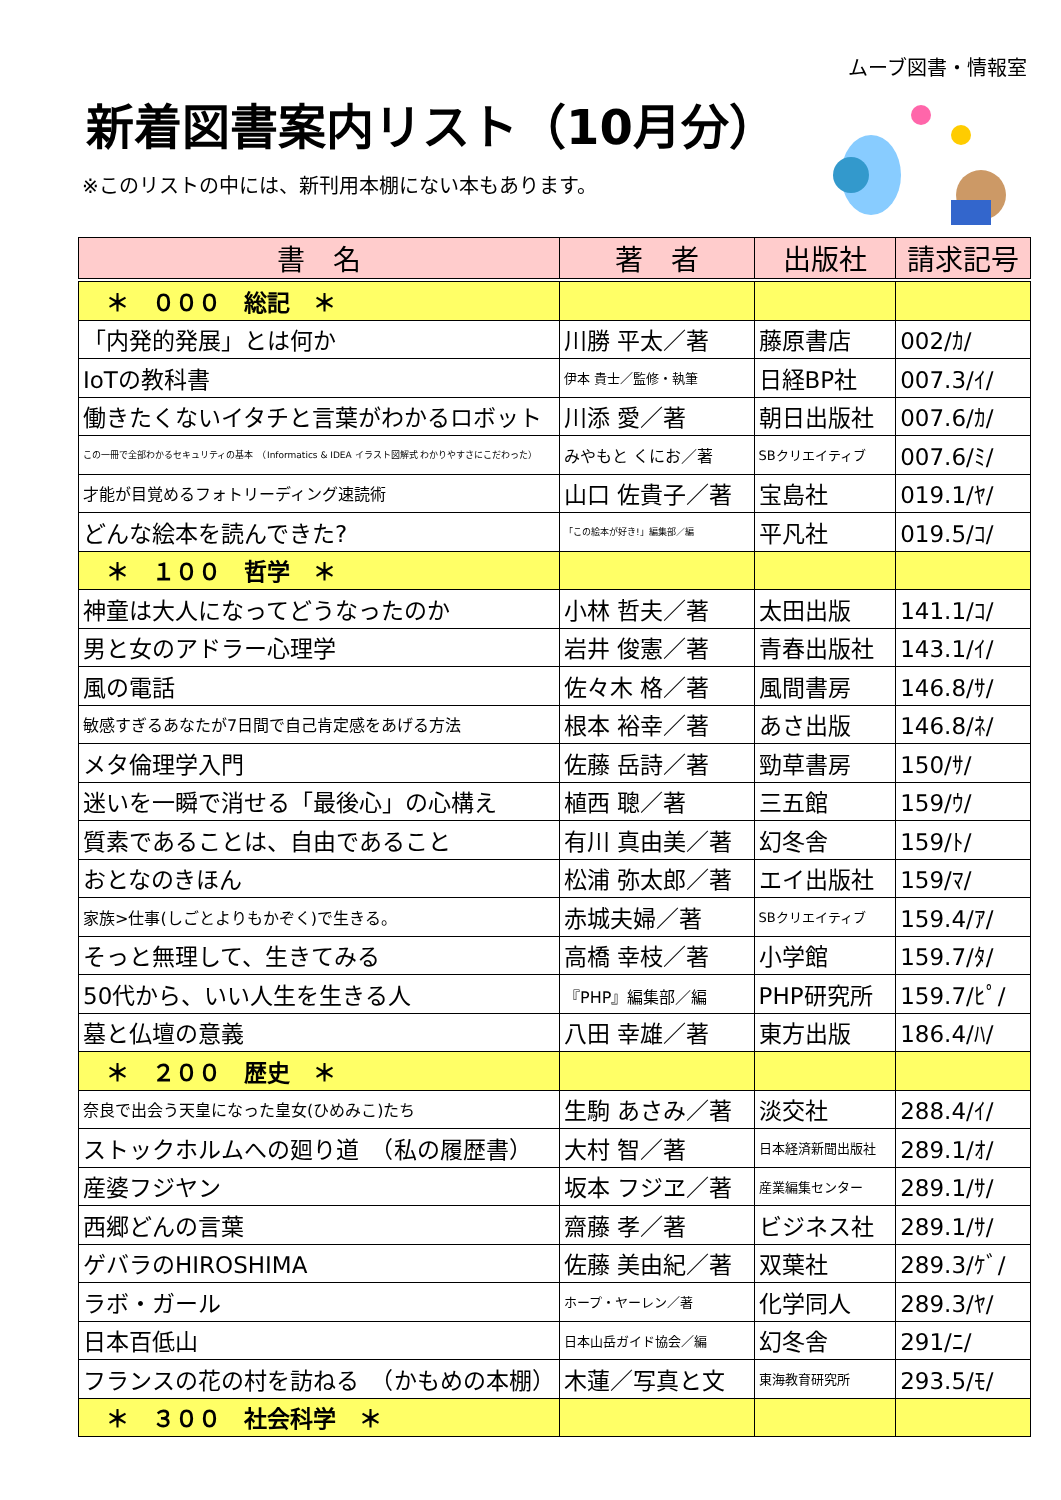ムーブ図書・情報室
新着図書案内リスト（10月分）
※このリストの中には、新刊用本棚にない本もあります。
| 書 名 | 著 者 | 出版社 | 請求記号 |
| --- | --- | --- | --- |
| ＊ ０００ 総記 ＊ | | | |
| 「内発的発展」とは何か | 川勝 平太／著 | 藤原書店 | 002/ｶ/ |
| IoTの教科書 | 伊本 貴士／監修・執筆 | 日経BP社 | 007.3/ｲ/ |
| 働きたくないイタチと言葉がわかるロボット | 川添 愛／著 | 朝日出版社 | 007.6/ｶ/ |
| この一冊で全部わかるセキュリティの基本 （Informatics & IDEA イラスト図解式 わかりやすさにこだわった） | みやもと くにお／著 | SBクリエイティブ | 007.6/ﾐ/ |
| 才能が目覚めるフォトリーディング速読術 | 山口 佐貴子／著 | 宝島社 | 019.1/ﾔ/ |
| どんな絵本を読んできた? | 「この絵本が好き!」編集部／編 | 平凡社 | 019.5/ｺ/ |
| ＊ １００ 哲学 ＊ | | | |
| 神童は大人になってどうなったのか | 小林 哲夫／著 | 太田出版 | 141.1/ｺ/ |
| 男と女のアドラー心理学 | 岩井 俊憲／著 | 青春出版社 | 143.1/ｲ/ |
| 風の電話 | 佐々木 格／著 | 風間書房 | 146.8/ｻ/ |
| 敏感すぎるあなたが7日間で自己肯定感をあげる方法 | 根本 裕幸／著 | あさ出版 | 146.8/ﾈ/ |
| メタ倫理学入門 | 佐藤 岳詩／著 | 勁草書房 | 150/ｻ/ |
| 迷いを一瞬で消せる「最後心」の心構え | 植西 聰／著 | 三五館 | 159/ｳ/ |
| 質素であることは、自由であること | 有川 真由美／著 | 幻冬舎 | 159/ﾄ/ |
| おとなのきほん | 松浦 弥太郎／著 | エイ出版社 | 159/ﾏ/ |
| 家族>仕事(しごとよりもかぞく)で生きる。 | 赤城夫婦／著 | SBクリエイティブ | 159.4/ｱ/ |
| そっと無理して、生きてみる | 高橋 幸枝／著 | 小学館 | 159.7/ﾀ/ |
| 50代から、いい人生を生きる人 | 『PHP』編集部／編 | PHP研究所 | 159.7/ﾋﾟ/ |
| 墓と仏壇の意義 | 八田 幸雄／著 | 東方出版 | 186.4/ﾊ/ |
| ＊ ２００ 歴史 ＊ | | | |
| 奈良で出会う天皇になった皇女(ひめみこ)たち | 生駒 あさみ／著 | 淡交社 | 288.4/ｲ/ |
| ストックホルムへの廻り道 （私の履歴書） | 大村 智／著 | 日本経済新聞出版社 | 289.1/ｵ/ |
| 産婆フジヤン | 坂本 フジヱ／著 | 産業編集センター | 289.1/ｻ/ |
| 西郷どんの言葉 | 齋藤 孝／著 | ビジネス社 | 289.1/ｻ/ |
| ゲバラのHIROSHIMA | 佐藤 美由紀／著 | 双葉社 | 289.3/ｹﾞ/ |
| ラボ・ガール | ホープ・ヤーレン／著 | 化学同人 | 289.3/ﾔ/ |
| 日本百低山 | 日本山岳ガイド協会／編 | 幻冬舎 | 291/ﾆ/ |
| フランスの花の村を訪ねる （かもめの本棚） | 木蓮／写真と文 | 東海教育研究所 | 293.5/ﾓ/ |
| ＊ ３００ 社会科学 ＊ | | | |